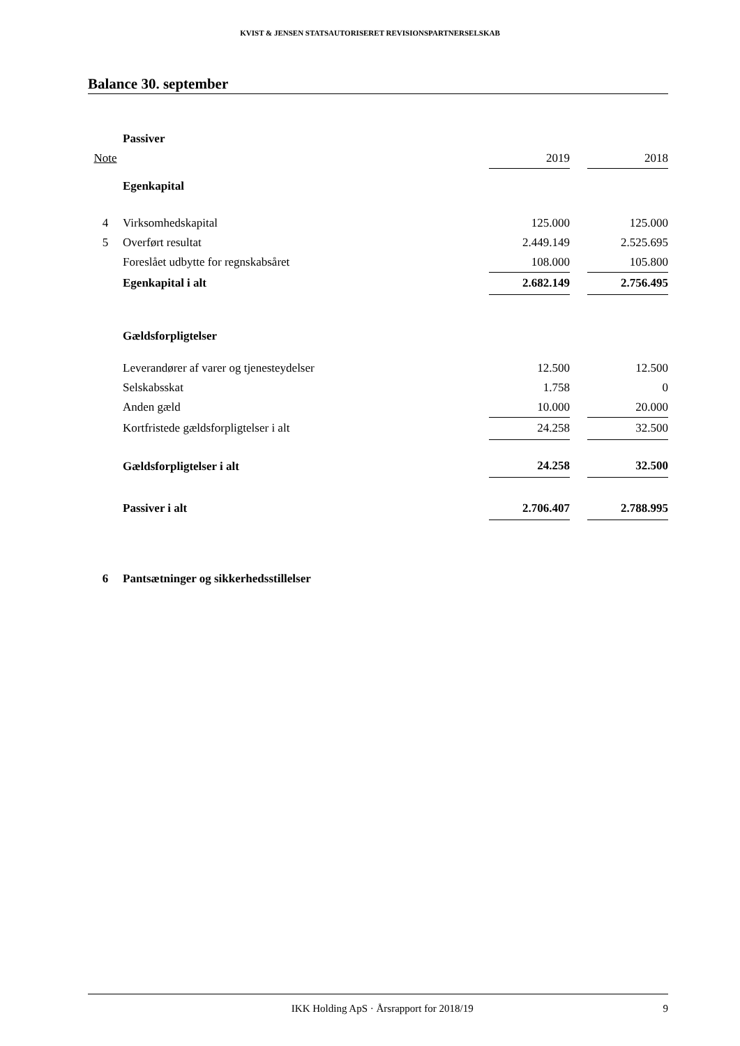KVIST & JENSEN STATSAUTORISERET REVISIONSPARTNERSELSKAB
Balance 30. september
| | Passiver | | | |
| Note | | 2019 | | 2018 |
| | Egenkapital | | | |
| 4 | Virksomhedskapital | 125.000 | | 125.000 |
| 5 | Overført resultat | 2.449.149 | | 2.525.695 |
| | Foreslået udbytte for regnskabsåret | 108.000 | | 105.800 |
| | Egenkapital i alt | 2.682.149 | | 2.756.495 |
| | Gældsforpligtelser | | | |
| | Leverandører af varer og tjenesteydelser | 12.500 | | 12.500 |
| | Selskabsskat | 1.758 | | 0 |
| | Anden gæld | 10.000 | | 20.000 |
| | Kortfristede gældsforpligtelser i alt | 24.258 | | 32.500 |
| | Gældsforpligtelser i alt | 24.258 | | 32.500 |
| | Passiver i alt | 2.706.407 | | 2.788.995 |
| 6 | Pantsætninger og sikkerhedsstillelser | | | |
IKK Holding ApS · Årsrapport for 2018/19
9